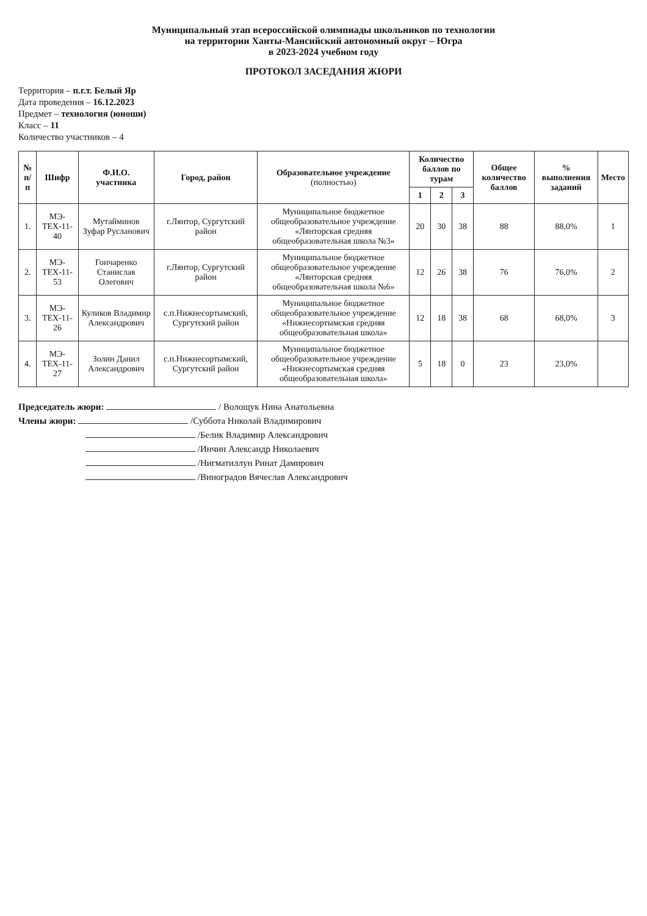Муниципальный этап всероссийской олимпиады школьников по технологии
на территории Ханты-Мансийский автономный округ – Югра
в 2023-2024 учебном году
ПРОТОКОЛ ЗАСЕДАНИЯ ЖЮРИ
Территория – п.г.т. Белый Яр
Дата проведения – 16.12.2023
Предмет – технология (юноши)
Класс – 11
Количество участников – 4
| № п/п | Шифр | Ф.И.О. участника | Город, район | Образовательное учреждение (полностью) | Количество баллов по турам | | | Общее количество баллов | % выполнения заданий | Место |
| --- | --- | --- | --- | --- | --- | --- | --- | --- | --- | --- |
| | | | | | 1 | 2 | 3 | | | |
| 1. | МЭ-ТЕХ-11-40 | Мутайминов Зуфар Русланович | г.Лянтор, Сургутский район | Муниципальное бюджетное общеобразовательное учреждение «Лянторская средняя общеобразовательная школа №3» | 20 | 30 | 38 | 88 | 88,0% | 1 |
| 2. | МЭ-ТЕХ-11-53 | Гончаренко Станислав Олегович | г.Лянтор, Сургутский район | Муниципальное бюджетное общеобразовательное учреждение «Лянторская средняя общеобразовательная школа №6» | 12 | 26 | 38 | 76 | 76,0% | 2 |
| 3. | МЭ-ТЕХ-11-26 | Куликов Владимир Александрович | с.п.Нижнесортымский, Сургутский район | Муниципальное бюджетное общеобразовательное учреждение «Нижнесортымская средняя общеобразовательная школа» | 12 | 18 | 38 | 68 | 68,0% | 3 |
| 4. | МЭ-ТЕХ-11-27 | Золин Данил Александрович | с.п.Нижнесортымский, Сургутский район | Муниципальное бюджетное общеобразовательное учреждение «Нижнесортымская средняя общеобразовательная школа» | 5 | 18 | 0 | 23 | 23,0% | |
Председатель жюри: / Волощук Нина Анатольевна
Члены жюри: /Суббота Николай Владимирович
/Белик Владимир Александрович
/Инчин Александр Николаевич
/Нигматиллун Ринат Дамирович
/Виноградов Вячеслав Александрович